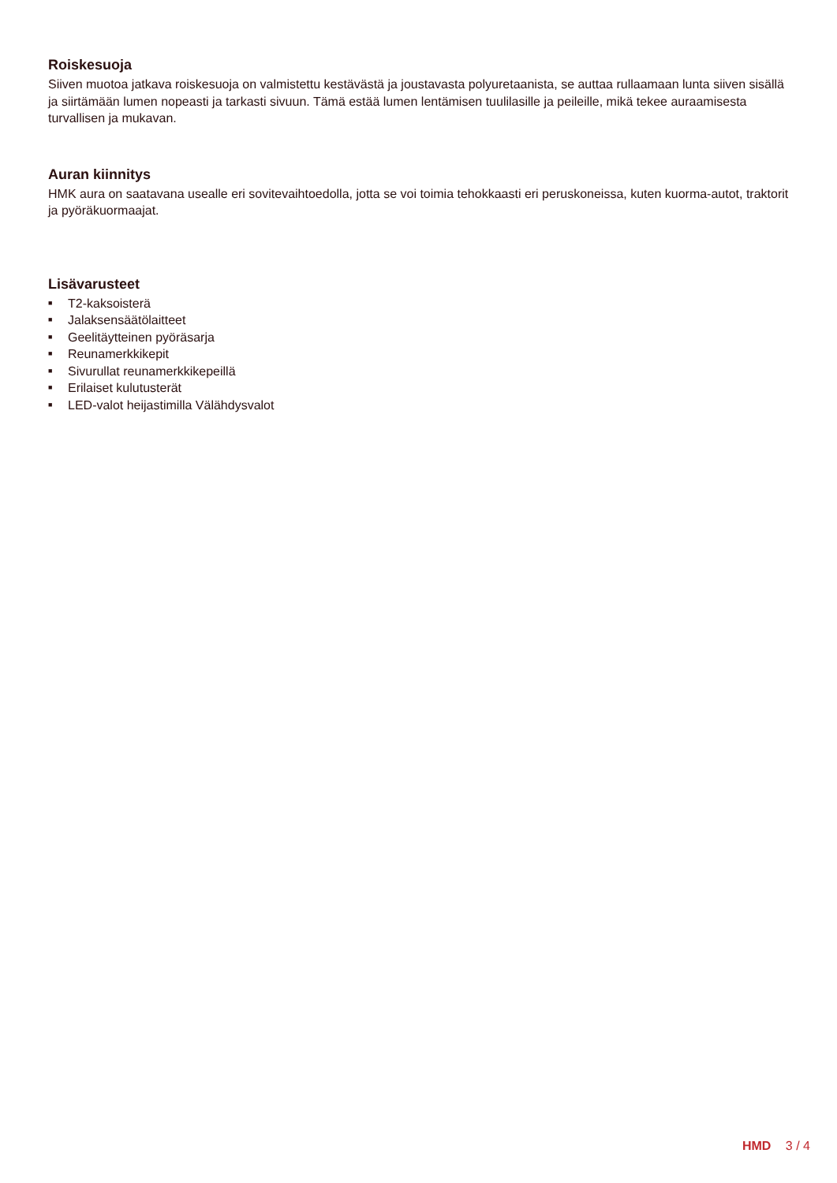Roiskesuoja
Siiven muotoa jatkava roiskesuoja on valmistettu kestävästä ja joustavasta polyuretaanista, se auttaa rullaamaan lunta siiven sisällä ja siirtämään lumen nopeasti ja tarkasti sivuun. Tämä estää lumen lentämisen tuulilasille ja peileille, mikä tekee auraamisesta turvallisen ja mukavan.
Auran kiinnitys
HMK aura on saatavana usealle eri sovitevaihtoedolla, jotta se voi toimia tehokkaasti eri peruskoneissa, kuten kuorma-autot, traktorit ja pyöräkuormaajat.
Lisävarusteet
■ T2-kaksoisterä
■ Jalaksensäätölaitteet
■ Geelitäytteinen pyöräsarja
■ Reunamerkkikepit
■ Sivurullat reunamerkkikepeillä
■ Erilaiset kulutusterät
■ LED-valot heijastimilla Välähdysvalot
HMD 3 / 4